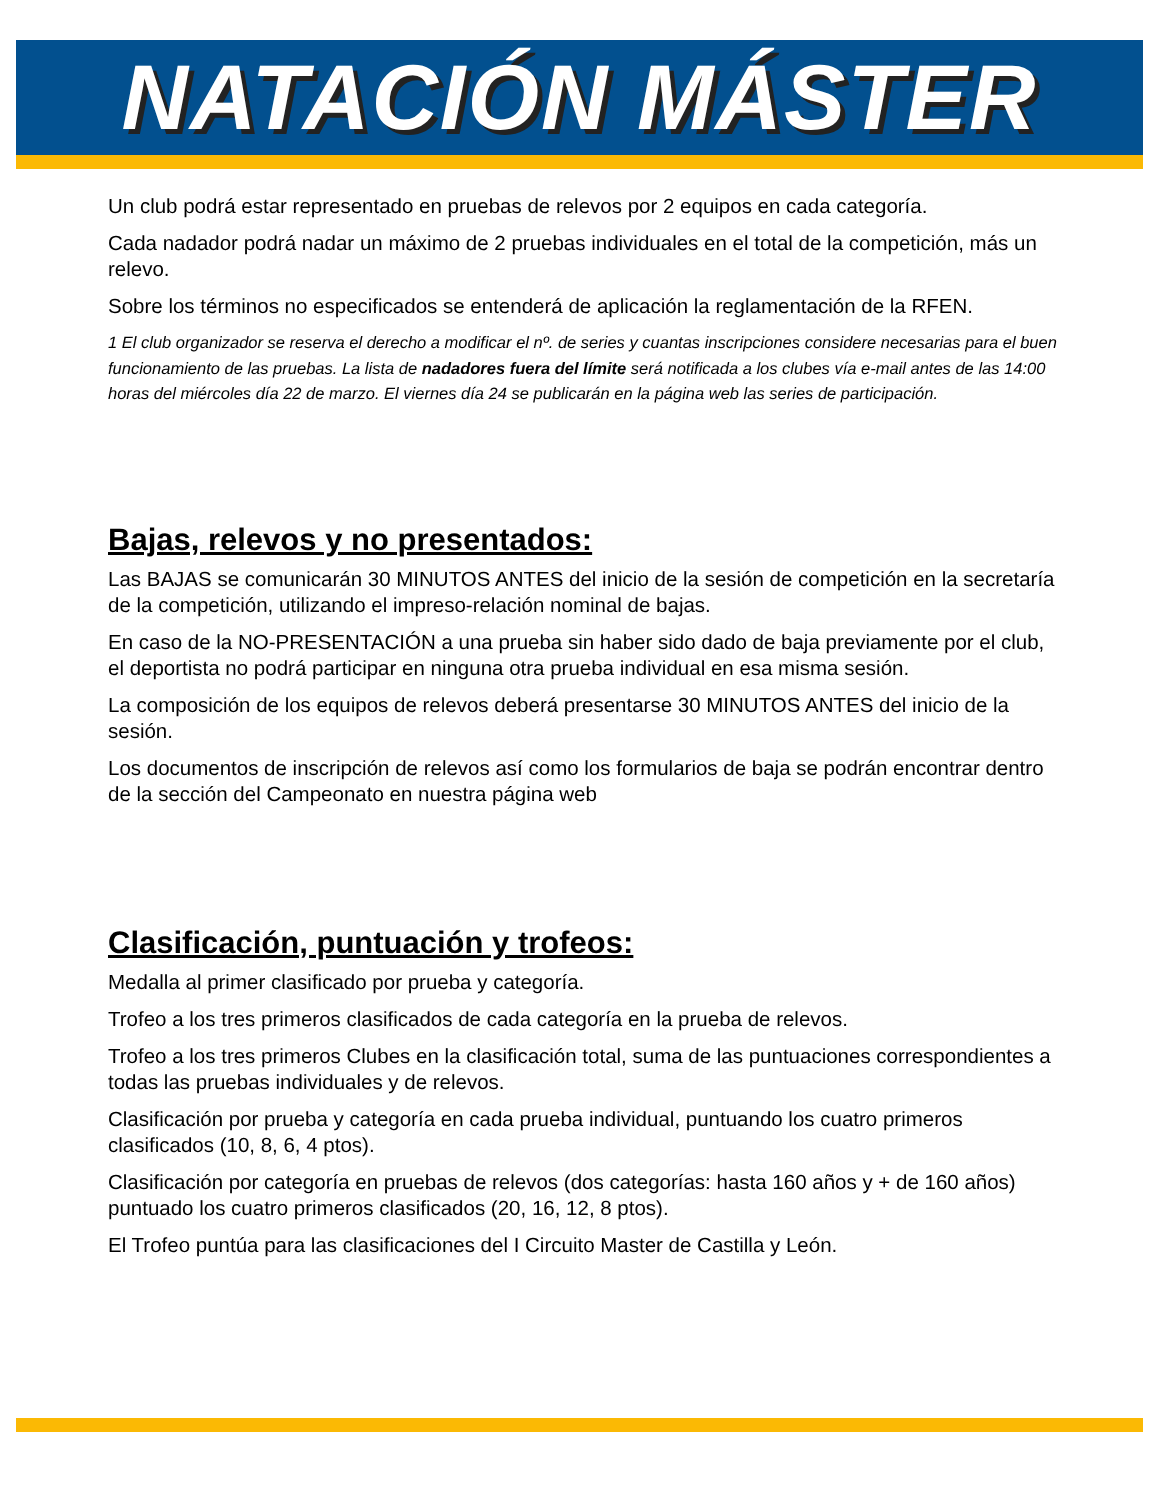NATACIÓN MÁSTER
Un club podrá estar representado en pruebas de relevos por 2 equipos en cada categoría.
Cada nadador podrá nadar un máximo de 2 pruebas individuales en el total de la competición, más un relevo.
Sobre los términos no especificados se entenderá de aplicación la reglamentación de la RFEN.
1 El club organizador se reserva el derecho a modificar el nº. de series y cuantas inscripciones considere necesarias para el buen funcionamiento de las pruebas. La lista de nadadores fuera del límite será notificada a los clubes vía e-mail antes de las 14:00 horas del miércoles día 22 de marzo. El viernes día 24 se publicarán en la página web las series de participación.
Bajas, relevos y no presentados:
Las BAJAS se comunicarán 30 MINUTOS ANTES del inicio de la sesión de competición en la secretaría de la competición, utilizando el impreso-relación nominal de bajas.
En caso de la NO-PRESENTACIÓN a una prueba sin haber sido dado de baja previamente por el club, el deportista no podrá participar en ninguna otra prueba individual en esa misma sesión.
La composición de los equipos de relevos deberá presentarse 30 MINUTOS ANTES del inicio de la sesión.
Los documentos de inscripción de relevos así como los formularios de baja se podrán encontrar dentro de la sección del Campeonato en nuestra página web
Clasificación, puntuación y trofeos:
Medalla al primer clasificado por prueba y categoría.
Trofeo a los tres primeros clasificados de cada categoría en la prueba de relevos.
Trofeo a los tres primeros Clubes en la clasificación total, suma de las puntuaciones correspondientes a todas las pruebas individuales y de relevos.
Clasificación por prueba y categoría en cada prueba individual, puntuando los cuatro primeros clasificados (10, 8, 6, 4 ptos).
Clasificación por categoría en pruebas de relevos (dos categorías: hasta 160 años y + de 160 años) puntuado los cuatro primeros clasificados (20, 16, 12, 8 ptos).
El Trofeo puntúa para las clasificaciones del I Circuito Master de Castilla y León.